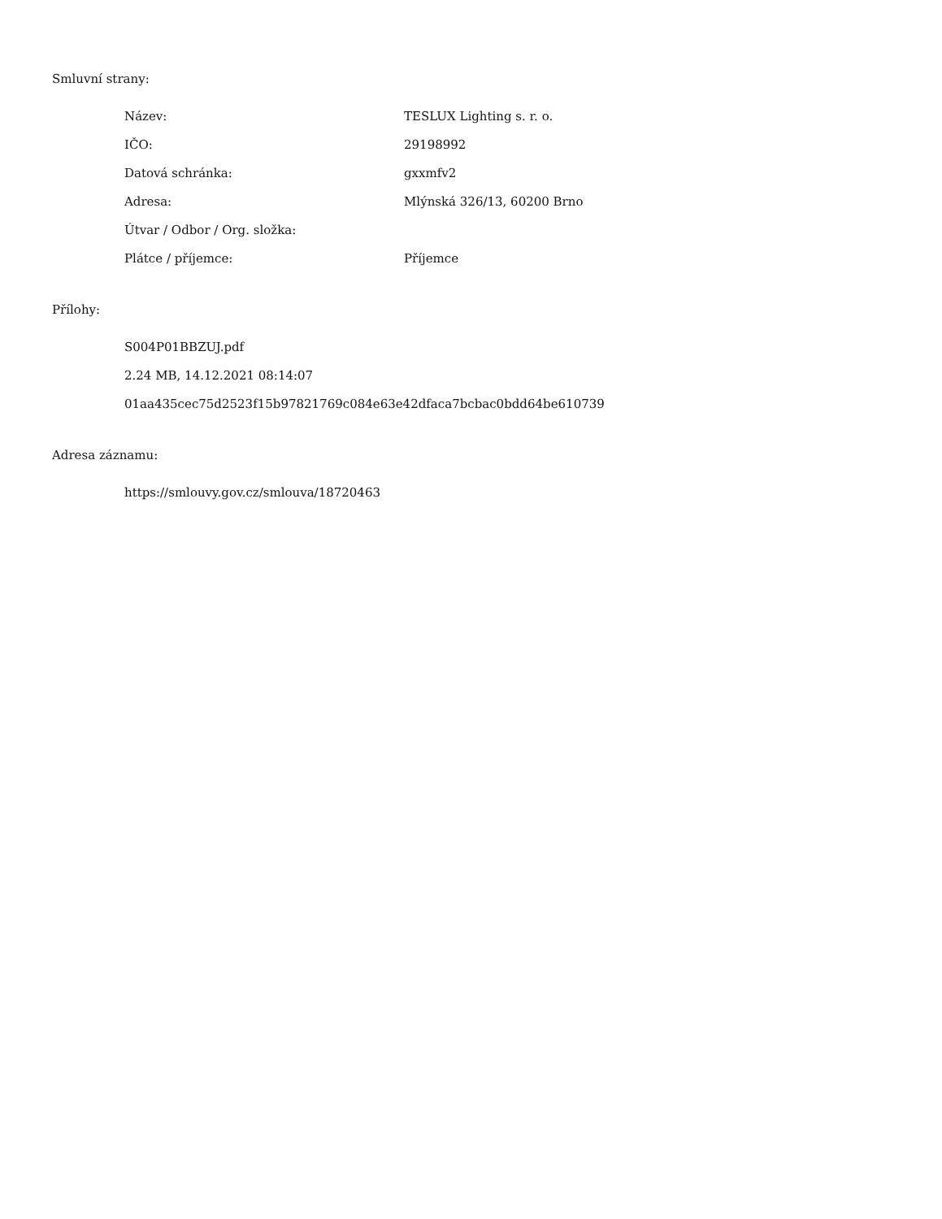Smluvní strany:
| Název: | TESLUX Lighting s. r. o. |
| IČO: | 29198992 |
| Datová schránka: | gxxmfv2 |
| Adresa: | Mlýnská 326/13, 60200 Brno |
| Útvar / Odbor / Org. složka: | |
| Plátce / příjemce: | Příjemce |
Přílohy:
S004P01BBZUJ.pdf
2.24 MB, 14.12.2021 08:14:07
01aa435cec75d2523f15b97821769c084e63e42dfaca7bcbac0bdd64be610739
Adresa záznamu:
https://smlouvy.gov.cz/smlouva/18720463